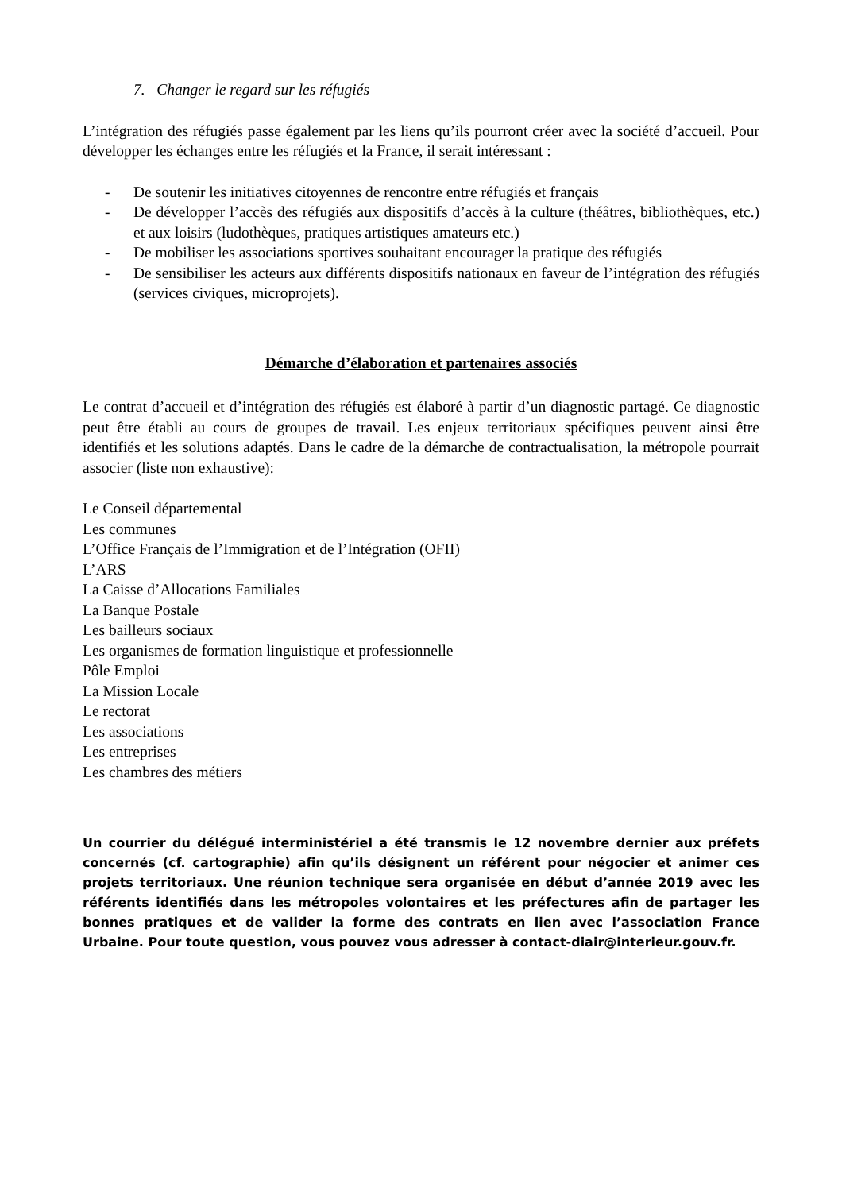7. Changer le regard sur les réfugiés
L’intégration des réfugiés passe également par les liens qu’ils pourront créer avec la société d’accueil. Pour développer les échanges entre les réfugiés et la France, il serait intéressant :
- De soutenir les initiatives citoyennes de rencontre entre réfugiés et français
- De développer l’accès des réfugiés aux dispositifs d’accès à la culture (théâtres, bibliothèques, etc.) et aux loisirs (ludothèques, pratiques artistiques amateurs etc.)
- De mobiliser les associations sportives souhaitant encourager la pratique des réfugiés
- De sensibiliser les acteurs aux différents dispositifs nationaux en faveur de l’intégration des réfugiés (services civiques, microprojets).
Démarche d’élaboration et partenaires associés
Le contrat d’accueil et d’intégration des réfugiés est élaboré à partir d’un diagnostic partagé. Ce diagnostic peut être établi au cours de groupes de travail. Les enjeux territoriaux spécifiques peuvent ainsi être identifiés et les solutions adaptés. Dans le cadre de la démarche de contractualisation, la métropole pourrait associer (liste non exhaustive):
Le Conseil départemental
Les communes
L’Office Français de l’Immigration et de l’Intégration (OFII)
L’ARS
La Caisse d’Allocations Familiales
La Banque Postale
Les bailleurs sociaux
Les organismes de formation linguistique et professionnelle
Pôle Emploi
La Mission Locale
Le rectorat
Les associations
Les entreprises
Les chambres des métiers
Un courrier du délégué interministériel a été transmis le 12 novembre dernier aux préfets concernés (cf. cartographie) afin qu’ils désignent un référent pour négocier et animer ces projets territoriaux. Une réunion technique sera organisée en début d’année 2019 avec les référents identifiés dans les métropoles volontaires et les préfectures afin de partager les bonnes pratiques et de valider la forme des contrats en lien avec l’association France Urbaine. Pour toute question, vous pouvez vous adresser à contact-diair@interieur.gouv.fr.